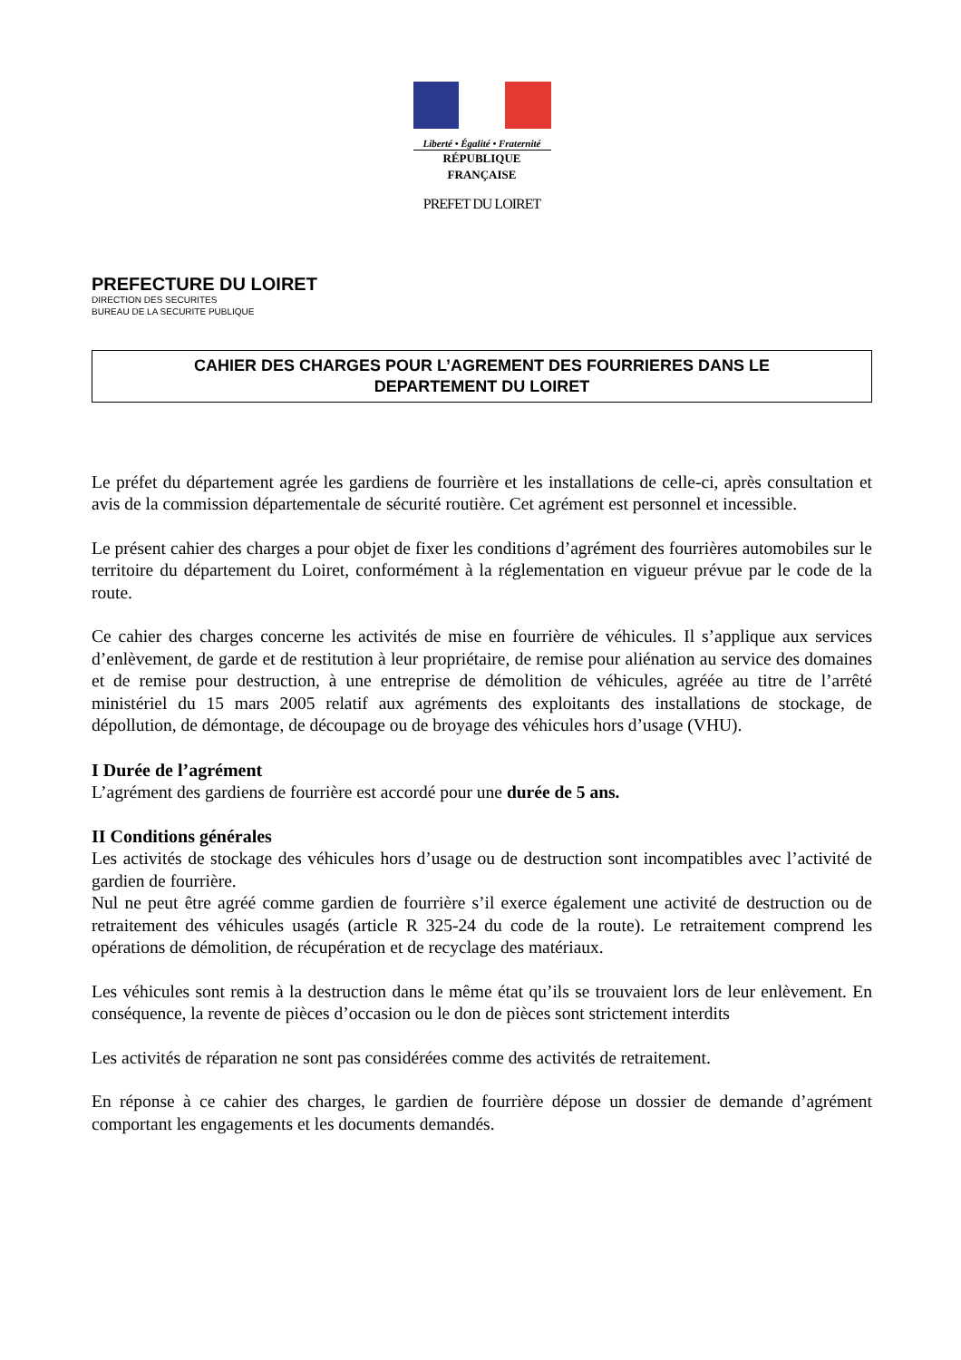Liberté • Égalité • Fraternité
RÉPUBLIQUE FRANÇAISE
PREFET DU LOIRET
PREFECTURE DU LOIRET
DIRECTION DES SECURITES
BUREAU DE LA SECURITE PUBLIQUE
CAHIER DES CHARGES POUR L’AGREMENT DES FOURRIERES DANS LE
DEPARTEMENT DU LOIRET
Le préfet du département agrée les gardiens de fourrière et les installations de celle-ci, après consultation et avis de la commission départementale de sécurité routière. Cet agrément est personnel et incessible.
Le présent cahier des charges a pour objet de fixer les conditions d’agrément des fourrières automobiles sur le territoire du département du Loiret, conformément à la réglementation en vigueur prévue par le code de la route.
Ce cahier des charges concerne les activités de mise en fourrière de véhicules. Il s’applique aux services d’enlèvement, de garde et de restitution à leur propriétaire, de remise pour aliénation au service des domaines et de remise pour destruction, à une entreprise de démolition de véhicules, agréée au titre de l’arrêté ministériel du 15 mars 2005 relatif aux agréments des exploitants des installations de stockage, de dépollution, de démontage, de découpage ou de broyage des véhicules hors d’usage (VHU).
I Durée de l’agrément
L’agrément des gardiens de fourrière est accordé pour une durée de 5 ans.
II Conditions générales
Les activités de stockage des véhicules hors d’usage ou de destruction sont incompatibles avec l’activité de gardien de fourrière.
Nul ne peut être agréé comme gardien de fourrière s’il exerce également une activité de destruction ou de retraitement des véhicules usagés (article R 325-24 du code de la route). Le retraitement comprend les opérations de démolition, de récupération et de recyclage des matériaux.
Les véhicules sont remis à la destruction dans le même état qu’ils se trouvaient lors de leur enlèvement. En conséquence, la revente de pièces d’occasion ou le don de pièces sont strictement interdits
Les activités de réparation ne sont pas considérées comme des activités de retraitement.
En réponse à ce cahier des charges, le gardien de fourrière dépose un dossier de demande d’agrément comportant les engagements et les documents demandés.